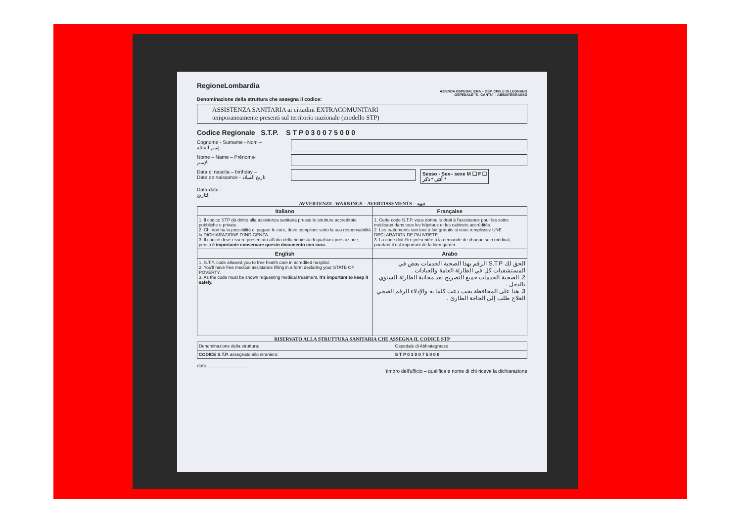RegioneLombardia
AZIENDA OSPEDALIERA – OSP. CIVILE DI LEGNANO
OSPEDALE "C. CANTU" - ABBIATEGRASSO
Denominazione della struttura che assegna il codice:
ASSISTENZA SANITARIA ai cittadini EXTRACOMUNITARI
temporaneamente presenti sul territorio nazionale (modello STP)
Codice Regionale S.T.P. S T P 0 3 0 0 7 5 0 0 0
Cognome - Surname - Nom –
إسم العائلة
Nome – Name – Prénoms-
الإسم
Data di nascita – birthday –
Date de naissance - تاريخ الميلاد
Sesso - Sex– sexe M ❑ F ❑
أنثى * ذكر *
Data-date -
التاريخ
AVVERTENZE -WARNINGS – AVERTISSEMENTS – تنبيه
| Italiano | Française |
| --- | --- |
| 1. Il codice STP dà diritto alla assistenza sanitaria presso le strutture accreditate pubbliche e private. 2. Chi non ha la possibilità di pagare le cure, deve compilare sotto la sua responsabilità la DICHIARAZIONE D'INDIGENZA. 3. Il codice deve essere presentato all'atto della richiesta di qualsiasi prestazione, perciò è importante conservare questo documento con cura. | 1. Cette code S.T.P. vous donne le droit à l'assistance pour les soins médicaux dans tous les hôpitaux et les cabinets accrédités. 2. Les traitements son tout à fait gratuits si vous remplissez UNE DECLARATION DE PAUVRETE. 3. La code doit être présentée à la demande de chaque soin médical, pourtant il est important de la bien garder. |
| English | Arabo |
| 1. S.T.P. code allowed you to free health care in acredited hospital. 2. You'll have free medical assistance filling in a form declaring your STATE OF POVERTY. 3. As the code must be shown requesting medical treatment, it's important to keep it safely. | الحق لك S.T.P الرقم بهذا الصحية الخدمات بعض في المستشفيات كل في الطارئة العامة والعيادات . 2. الصحية الخدمات جميع التصريح بعد مجانية الطارئة السنوي بالدخل . 3. هذا على المحافظة يجب دعت كلما به والإدلاء الرقم الصحي العلاج طلب إلى الحاجة الطارئ . |
RISERVATO ALLA STRUTTURA SANITARIA CHE ASSEGNA IL CODICE STP
| Denominazione della struttura: | Ospedale di Abbiategrasso |
| CODICE S.T.P. assegnato allo straniero: | S T P 0 3 0 0 7 5 0 0 0 |
data ............................
timbro dell'ufficio – qualifica e nome di chi riceve la dichiarazione